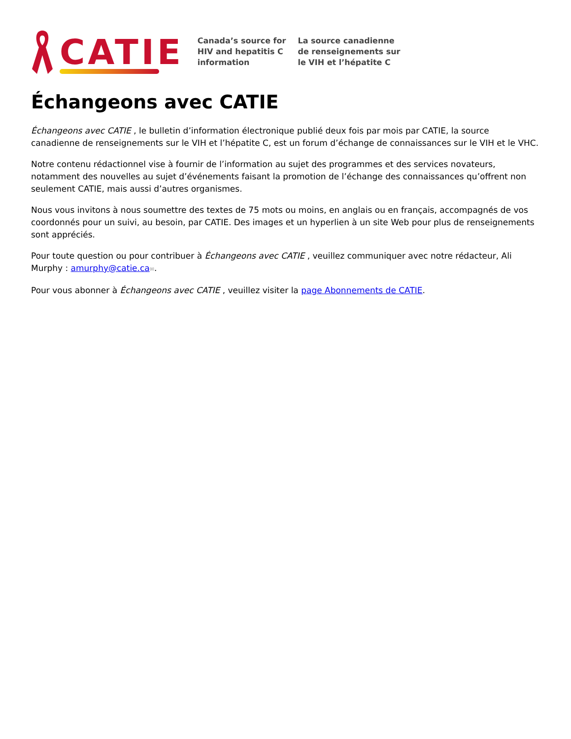CATIE
Canada’s source for
HIV and hepatitis C
information
La source canadienne
de renseignements sur
le VIH et l’hépatite C
Échangeons avec CATIE
Échangeons avec CATIE , le bulletin d’information électronique publié deux fois par mois par CATIE, la source canadienne de renseignements sur le VIH et l’hépatite C, est un forum d’échange de connaissances sur le VIH et le VHC.
Notre contenu rédactionnel vise à fournir de l’information au sujet des programmes et des services novateurs, notamment des nouvelles au sujet d’événements faisant la promotion de l’échange des connaissances qu’offrent non seulement CATIE, mais aussi d’autres organismes.
Nous vous invitons à nous soumettre des textes de 75 mots ou moins, en anglais ou en français, accompagnés de vos coordonnés pour un suivi, au besoin, par CATIE. Des images et un hyperlien à un site Web pour plus de renseignements sont appréciés.
Pour toute question ou pour contribuer à Échangeons avec CATIE , veuillez communiquer avec notre rédacteur, Ali Murphy : amurphy@catie.ca✉.
Pour vous abonner à Échangeons avec CATIE , veuillez visiter la page Abonnements de CATIE.